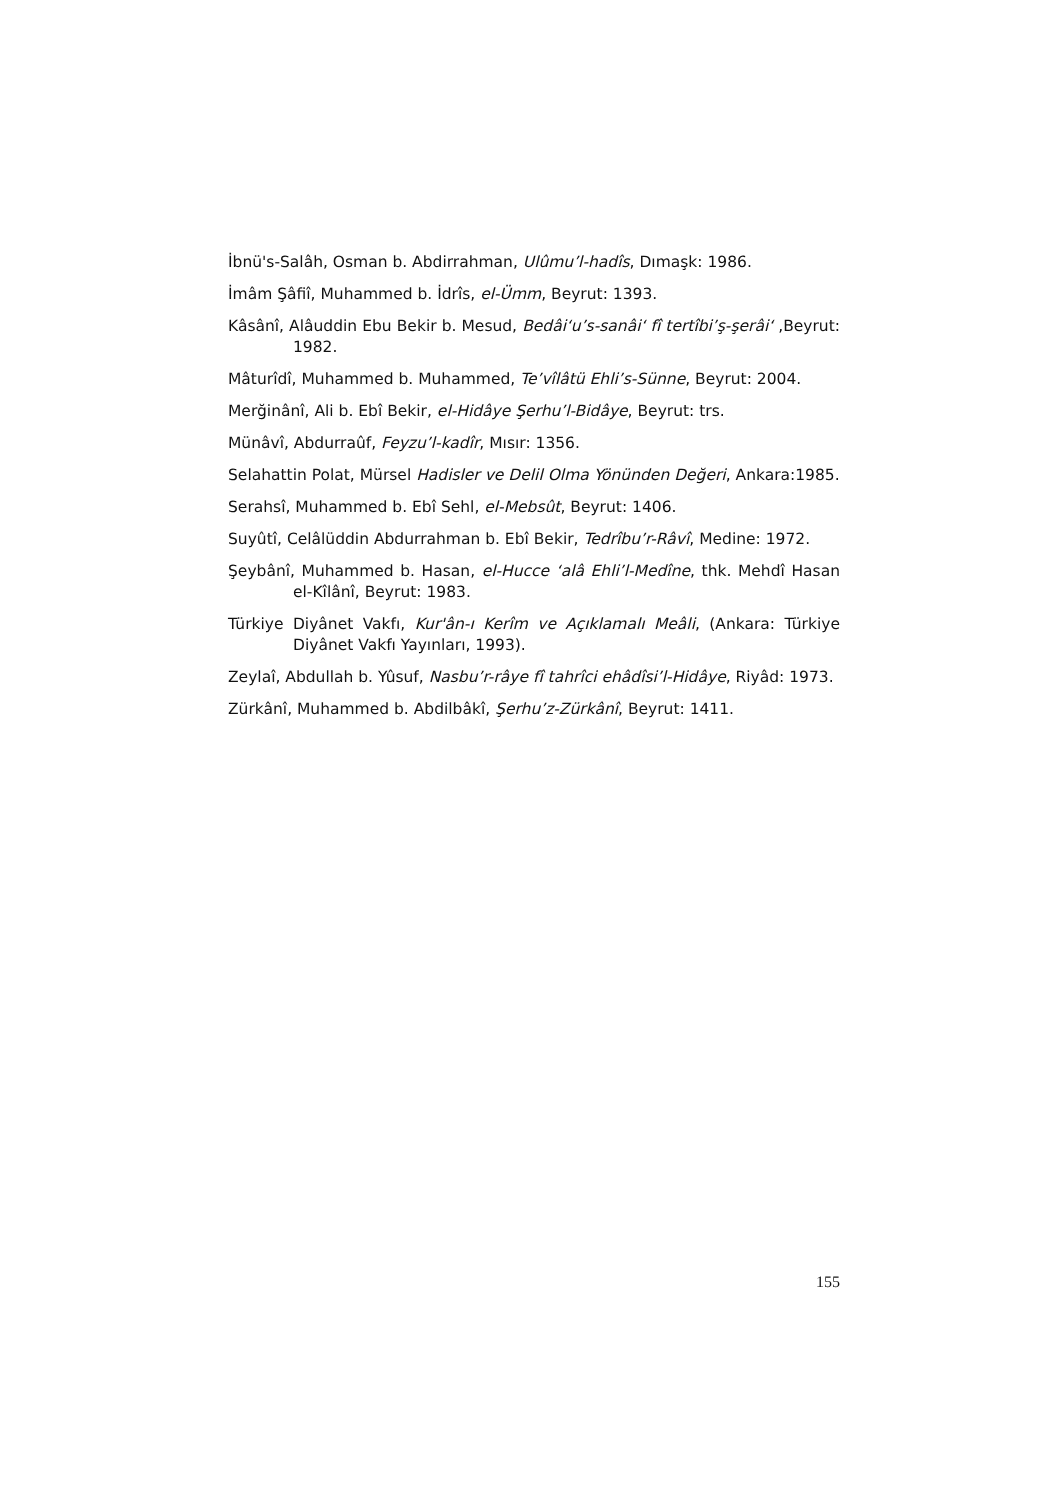İbnü's-Salâh, Osman b. Abdirrahman, Ulûmu’l-hadîs, Dımaşk: 1986.
İmâm Şâfiî, Muhammed b. İdrîs, el-Ümm, Beyrut: 1393.
Kâsânî, Alâuddin Ebu Bekir b. Mesud, Bedâi‘u’s-sanâi‘ fî tertîbi’ş-şerâi‘ ,Beyrut: 1982.
Mâturîdî, Muhammed b. Muhammed, Te’vîlâtü Ehli’s-Sünne, Beyrut: 2004.
Merğinânî, Ali b. Ebî Bekir, el-Hidâye Şerhu’l-Bidâye, Beyrut: trs.
Münâvî, Abdurraûf, Feyzu’l-kadîr, Mısır: 1356.
Selahattin Polat, Mürsel Hadisler ve Delil Olma Yönünden Değeri, Ankara:1985.
Serahsî, Muhammed b. Ebî Sehl, el-Mebsût, Beyrut: 1406.
Suyûtî, Celâlüddin Abdurrahman b. Ebî Bekir, Tedrîbu’r-Râvî, Medine: 1972.
Şeybânî, Muhammed b. Hasan, el-Hucce ‘alâ Ehli’l-Medîne, thk. Mehdî Hasan el-Kîlânî, Beyrut: 1983.
Türkiye Diyânet Vakfı, Kur'ân-ı Kerîm ve Açıklamalı Meâli, (Ankara: Türkiye Diyânet Vakfı Yayınları, 1993).
Zeylaî, Abdullah b. Yûsuf, Nasbu’r-râye fî tahrîci ehâdîsi’l-Hidâye, Riyâd: 1973.
Zürkânî, Muhammed b. Abdilbâkî, Şerhu’z-Zürkânî, Beyrut: 1411.
155